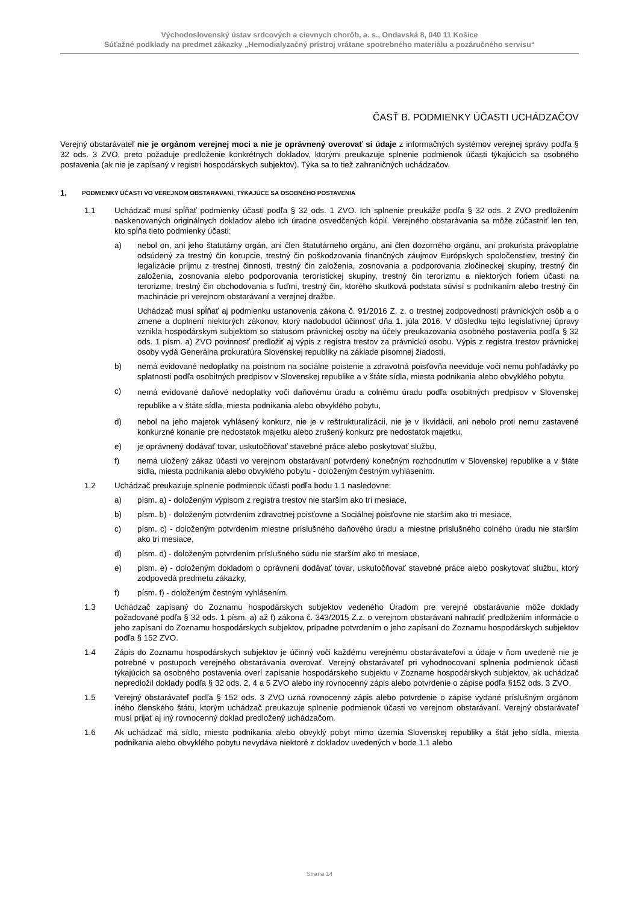Východoslovenský ústav srdcových a cievnych chorôb, a. s., Ondavská 8, 040 11 Košice
Súťažné podklady na predmet zákazky „Hemodialyzačný prístroj vrátane spotrebného materiálu a pozáručného servisu“
ČASŤ B. PODMIENKY ÚČASTI UCHÁDZAČOV
Verejný obstarávateľ nie je orgánom verejnej moci a nie je oprávnený overovať si údaje z informačných systémov verejnej správy podľa § 32 ods. 3 ZVO, preto požaduje predloženie konkrétnych dokladov, ktorými preukazuje splnenie podmienok účasti týkajúcich sa osobného postavenia (ak nie je zapísaný v registri hospodárskych subjektov). Týka sa to tiež zahraničných uchádzačov.
1. PODMIENKY ÚČASTI VO VEREJNOM OBSTARÁVANÍ, TÝKAJÚCE SA OSOBNÉHO POSTAVENIA
1.1 Uchádzač musí spĺňať podmienky účasti podľa § 32 ods. 1 ZVO. Ich splnenie preukáže podľa § 32 ods. 2 ZVO predložením naskenovaných originálnych dokladov alebo ich úradne osvedčených kópií. Verejného obstarávania sa môže zúčastniť len ten, kto spĺňa tieto podmienky účasti:
a) nebol on, ani jeho štatutárny orgán, ani člen štatutárneho orgánu, ani člen dozorného orgánu, ani prokurista právoplatne odsúdený za trestný čin korupcie, trestný čin poškodzovania finančných záujmov Európskych spoločenstiev, trestný čin legalizácie príjmu z trestnej činnosti, trestný čin založenia, zosnovania a podporovania zločineckej skupiny, trestný čin založenia, zosnovania alebo podporovania teroristickej skupiny, trestný čin terorizmu a niektorých foriem účasti na terorizme, trestný čin obchodovania s ľuďmi, trestný čin, ktorého skutková podstata súvisí s podnikaním alebo trestný čin machinácie pri verejnom obstarávaní a verejnej dražbe.
Uchádzač musí spĺňať aj podmienku ustanovenia zákona č. 91/2016 Z. z. o trestnej zodpovednosti právnických osôb a o zmene a doplnení niektorých zákonov, ktorý nadobudol účinnosť dňa 1. júla 2016. V dôsledku tejto legislatívnej úpravy vznikla hospodárskym subjektom so statusom právnickej osoby na účely preukazovania osobného postavenia podľa § 32 ods. 1 písm. a) ZVO povinnosť predložiť aj výpis z registra trestov za právnickú osobu. Výpis z registra trestov právnickej osoby vydá Generálna prokuratúra Slovenskej republiky na základe písomnej žiadosti,
b) nemá evidované nedoplatky na poistnom na sociálne poistenie a zdravotná poisťovňa neeviduje voči nemu pohľadávky po splatnosti podľa osobitných predpisov v Slovenskej republike a v štáte sídla, miesta podnikania alebo obvyklého pobytu,
c)
nemá evidované daňové nedoplatky voči daňovému úradu a colnému úradu podľa osobitných predpisov v Slovenskej republike a v štáte sídla, miesta podnikania alebo obvyklého pobytu,
d) nebol na jeho majetok vyhlásený konkurz, nie je v reštrukturalizácii, nie je v likvidácii, ani nebolo proti nemu zastavené konkurzné konanie pre nedostatok majetku alebo zrušený konkurz pre nedostatok majetku,
e) je oprávnený dodávať tovar, uskutočňovať stavebné práce alebo poskytovať službu,
f) nemá uložený zákaz účasti vo verejnom obstarávaní potvrdený konečným rozhodnutím v Slovenskej republike a v štáte sídla, miesta podnikania alebo obvyklého pobytu - doloženým čestným vyhlásením.
1.2 Uchádzač preukazuje splnenie podmienok účasti podľa bodu 1.1 nasledovne:
a) písm. a) - doloženým výpisom z registra trestov nie starším ako tri mesiace,
b) písm. b) - doloženým potvrdením zdravotnej poisťovne a Sociálnej poisťovne nie starším ako tri mesiace,
c) písm. c) - doloženým potvrdením miestne príslušného daňového úradu a miestne príslušného colného úradu nie starším ako tri mesiace,
d) písm. d) - doloženým potvrdením príslušného súdu nie starším ako tri mesiace,
e) písm. e) - doloženým dokladom o oprávnení dodávať tovar, uskutočňovať stavebné práce alebo poskytovať službu, ktorý zodpovedá predmetu zákazky,
f) písm. f) - doloženým čestným vyhlásením.
1.3 Uchádzač zapísaný do Zoznamu hospodárskych subjektov vedeného Úradom pre verejné obstarávanie môže doklady požadované podľa § 32 ods. 1 písm. a) až f) zákona č. 343/2015 Z.z. o verejnom obstarávaní nahradiť predložením informácie o jeho zapísaní do Zoznamu hospodárskych subjektov, prípadne potvrdením o jeho zapísaní do Zoznamu hospodárskych subjektov podľa § 152 ZVO.
1.4 Zápis do Zoznamu hospodárskych subjektov je účinný voči každému verejnému obstarávateľovi a údaje v ňom uvedené nie je potrebné v postupoch verejného obstarávania overovať. Verejný obstarávateľ pri vyhodnocovaní splnenia podmienok účasti týkajúcich sa osobného postavenia overí zapísanie hospodárskeho subjektu v Zozname hospodárskych subjektov, ak uchádzač nepredložil doklady podľa § 32 ods. 2, 4 a 5 ZVO alebo iný rovnocenný zápis alebo potvrdenie o zápise podľa §152 ods. 3 ZVO.
1.5 Verejný obstarávateľ podľa § 152 ods. 3 ZVO uzná rovnocenný zápis alebo potvrdenie o zápise vydané príslušným orgánom iného členského štátu, ktorým uchádzač preukazuje splnenie podmienok účasti vo verejnom obstarávaní. Verejný obstarávateľ musí prijať aj iný rovnocenný doklad predložený uchádzačom.
1.6 Ak uchádzač má sídlo, miesto podnikania alebo obvyklý pobyt mimo územia Slovenskej republiky a štát jeho sídla, miesta podnikania alebo obvyklého pobytu nevydáva niektoré z dokladov uvedených v bode 1.1 alebo
Strana 14